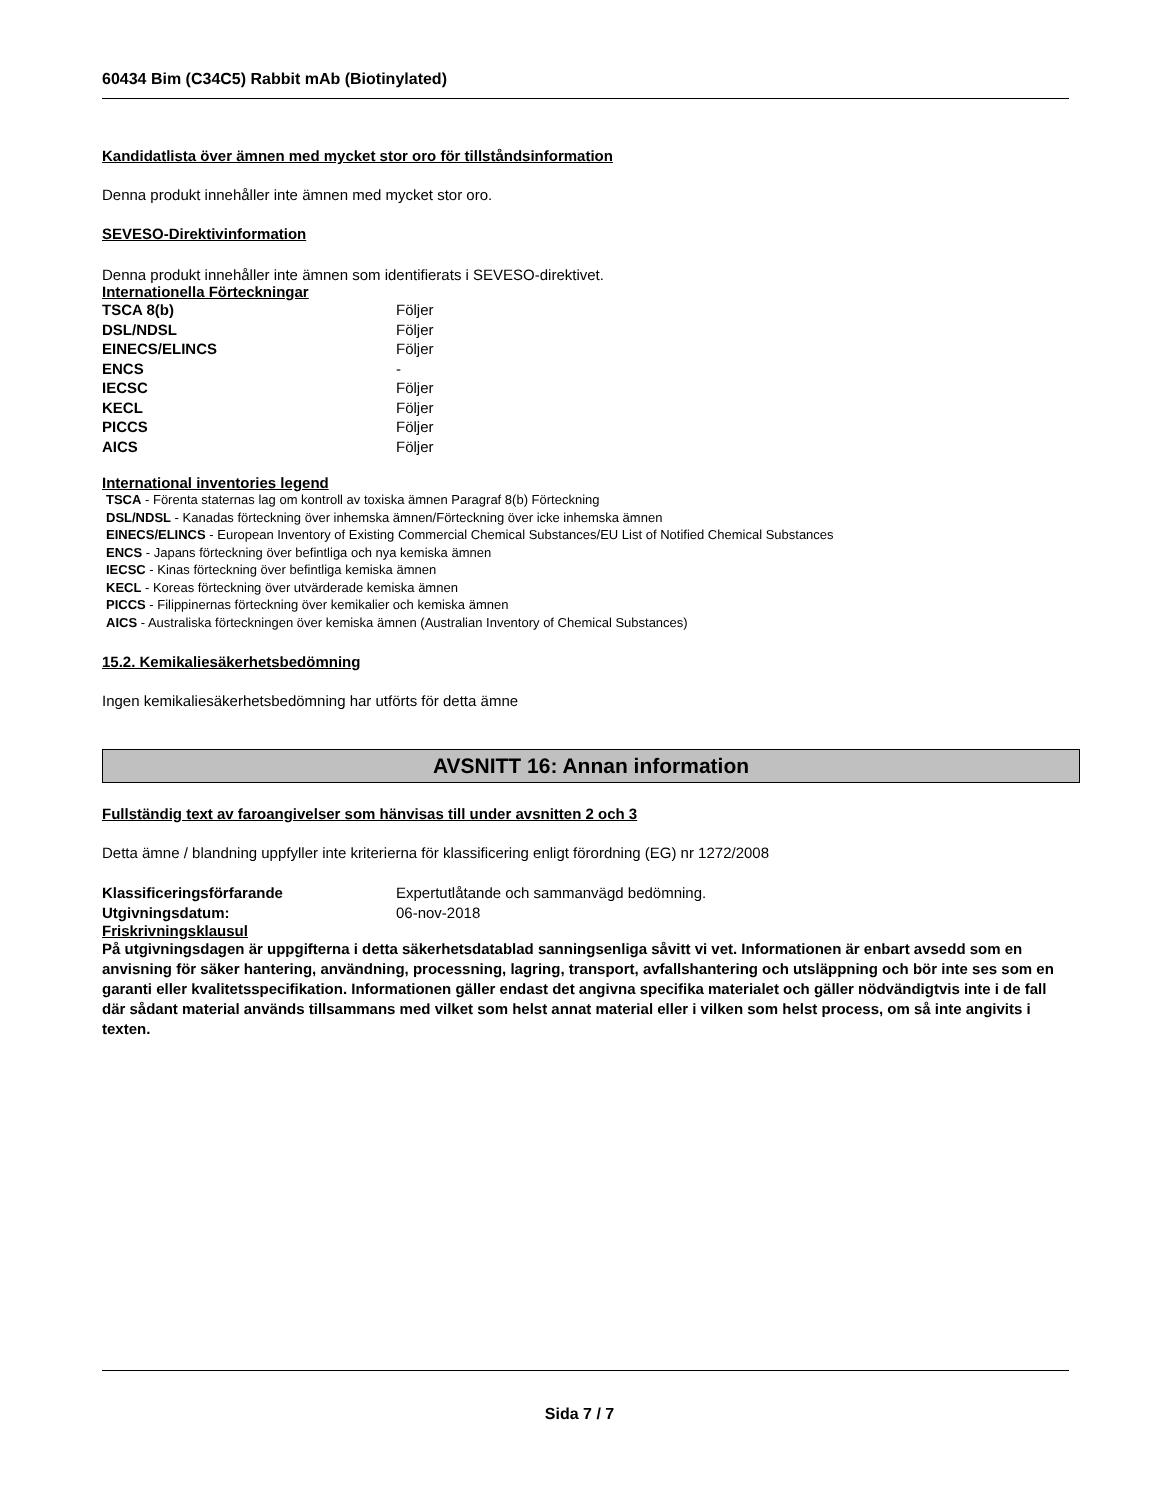60434 Bim (C34C5) Rabbit mAb (Biotinylated)
Kandidatlista över ämnen med mycket stor oro för tillståndsinformation
Denna produkt innehåller inte ämnen med mycket stor oro.
SEVESO-Direktivinformation
Denna produkt innehåller inte ämnen som identifierats i SEVESO-direktivet.
Internationella Förteckningar
| TSCA 8(b) | Följer |
| DSL/NDSL | Följer |
| EINECS/ELINCS | Följer |
| ENCS | - |
| IECSC | Följer |
| KECL | Följer |
| PICCS | Följer |
| AICS | Följer |
International inventories legend
TSCA - Förenta staternas lag om kontroll av toxiska ämnen Paragraf 8(b) Förteckning
DSL/NDSL - Kanadas förteckning över inhemska ämnen/Förteckning över icke inhemska ämnen
EINECS/ELINCS - European Inventory of Existing Commercial Chemical Substances/EU List of Notified Chemical Substances
ENCS - Japans förteckning över befintliga och nya kemiska ämnen
IECSC - Kinas förteckning över befintliga kemiska ämnen
KECL - Koreas förteckning över utvärderade kemiska ämnen
PICCS - Filippinernas förteckning över kemikalier och kemiska ämnen
AICS - Australiska förteckningen över kemiska ämnen (Australian Inventory of Chemical Substances)
15.2. Kemikaliesäkerhetsbedömning
Ingen kemikaliesäkerhetsbedömning har utförts för detta ämne
AVSNITT 16: Annan information
Fullständig text av faroangivelser som hänvisas till under avsnitten 2 och 3
Detta ämne / blandning uppfyller inte kriterierna för klassificering enligt förordning (EG) nr 1272/2008
| Klassificeringsförfarande | Expertutlåtande och sammanvägd bedömning. |
| Utgivningsdatum: | 06-nov-2018 |
Friskrivningsklausul
På utgivningsdagen är uppgifterna i detta säkerhetsdatablad sanningsenliga såvitt vi vet. Informationen är enbart avsedd som en anvisning för säker hantering, användning, processning, lagring, transport, avfallshantering och utsläppning och bör inte ses som en garanti eller kvalitetsspecifikation. Informationen gäller endast det angivna specifika materialet och gäller nödvändigtvis inte i de fall där sådant material används tillsammans med vilket som helst annat material eller i vilken som helst process, om så inte angivits i texten.
Sida 7 / 7